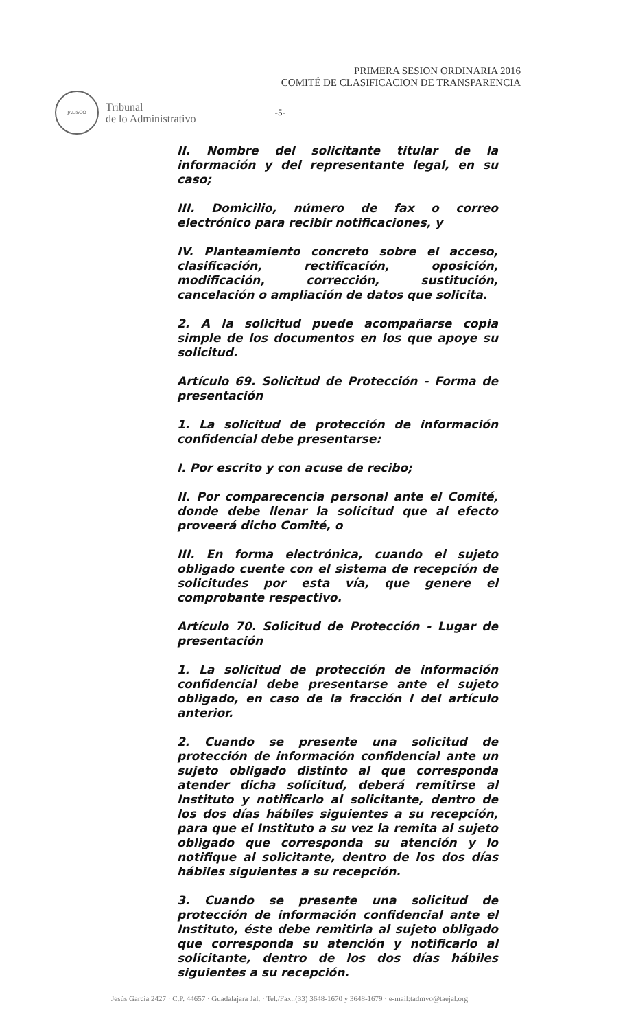PRIMERA SESION ORDINARIA 2016
COMITÉ DE CLASIFICACION DE TRANSPARENCIA
JALISCO
Tribunal
de lo Administrativo
-5-
II. Nombre del solicitante titular de la información y del representante legal, en su caso;
III. Domicilio, número de fax o correo electrónico para recibir notificaciones, y
IV. Planteamiento concreto sobre el acceso, clasificación, rectificación, oposición, modificación, corrección, sustitución, cancelación o ampliación de datos que solicita.
2. A la solicitud puede acompañarse copia simple de los documentos en los que apoye su solicitud.
Artículo 69. Solicitud de Protección - Forma de presentación
1. La solicitud de protección de información confidencial debe presentarse:
I. Por escrito y con acuse de recibo;
II. Por comparecencia personal ante el Comité, donde debe llenar la solicitud que al efecto proveerá dicho Comité, o
III. En forma electrónica, cuando el sujeto obligado cuente con el sistema de recepción de solicitudes por esta vía, que genere el comprobante respectivo.
Artículo 70. Solicitud de Protección - Lugar de presentación
1. La solicitud de protección de información confidencial debe presentarse ante el sujeto obligado, en caso de la fracción I del artículo anterior.
2. Cuando se presente una solicitud de protección de información confidencial ante un sujeto obligado distinto al que corresponda atender dicha solicitud, deberá remitirse al Instituto y notificarlo al solicitante, dentro de los dos días hábiles siguientes a su recepción, para que el Instituto a su vez la remita al sujeto obligado que corresponda su atención y lo notifique al solicitante, dentro de los dos días hábiles siguientes a su recepción.
3. Cuando se presente una solicitud de protección de información confidencial ante el Instituto, éste debe remitirla al sujeto obligado que corresponda su atención y notificarlo al solicitante, dentro de los dos días hábiles siguientes a su recepción.
Jesús García 2427 · C.P. 44657 · Guadalajara Jal. · Tel./Fax.:(33) 3648-1670 y 3648-1679 · e-mail:tadmvo@taejal.org